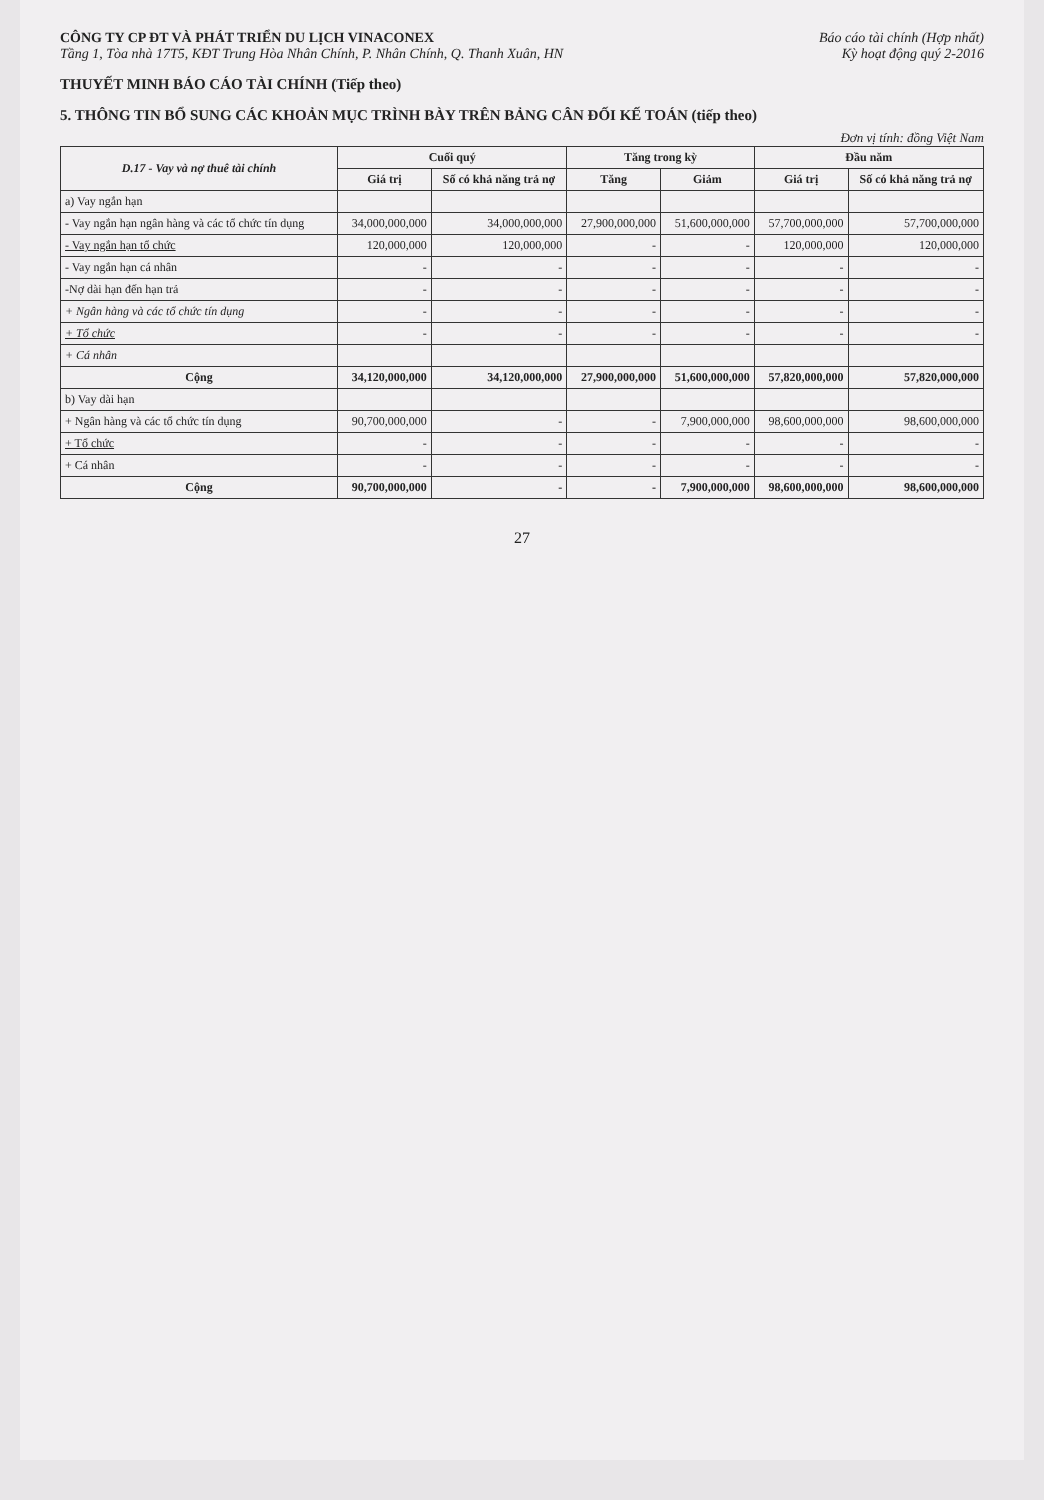CÔNG TY CP ĐT VÀ PHÁT TRIỂN DU LỊCH VINACONEX
Tầng 1, Tòa nhà 17T5, KĐT Trung Hòa Nhân Chính, P. Nhân Chính, Q. Thanh Xuân, HN
Báo cáo tài chính (Hợp nhất)
Kỳ hoạt động quý 2-2016
THUYẾT MINH BÁO CÁO TÀI CHÍNH (Tiếp theo)
5. THÔNG TIN BỔ SUNG CÁC KHOẢN MỤC TRÌNH BÀY TRÊN BẢNG CÂN ĐỐI KẾ TOÁN (tiếp theo)
Đơn vị tính: đồng Việt Nam
| D.17 - Vay và nợ thuê tài chính | Cuối quý | | Tăng trong kỳ | | Đầu năm | |
| --- | --- | --- | --- | --- | --- | --- |
| | Giá trị | Số có khả năng trả nợ | Tăng | Giảm | Giá trị | Số có khả năng trả nợ |
| a) Vay ngắn hạn | | | | | | |
| - Vay ngắn hạn ngân hàng và các tổ chức tín dụng | 34,000,000,000 | 34,000,000,000 | 27,900,000,000 | 51,600,000,000 | 57,700,000,000 | 57,700,000,000 |
| - Vay ngắn hạn tổ chức | 120,000,000 | 120,000,000 | - | - | 120,000,000 | 120,000,000 |
| - Vay ngắn hạn cá nhân | - | - | - | - | - | - |
| -Nợ dài hạn đến hạn trả | - | - | - | - | - | - |
| + Ngân hàng và các tổ chức tín dụng | - | - | - | - | - | - |
| + Tổ chức | - | - | - | - | - | - |
| + Cá nhân | | | | | | |
| Cộng | 34,120,000,000 | 34,120,000,000 | 27,900,000,000 | 51,600,000,000 | 57,820,000,000 | 57,820,000,000 |
| b) Vay dài hạn | | | | | | |
| + Ngân hàng và các tổ chức tín dụng | 90,700,000,000 | - | - | 7,900,000,000 | 98,600,000,000 | 98,600,000,000 |
| + Tổ chức | - | - | - | - | - | - |
| + Cá nhân | - | - | - | - | - | - |
| Cộng | 90,700,000,000 | - | - | 7,900,000,000 | 98,600,000,000 | 98,600,000,000 |
27